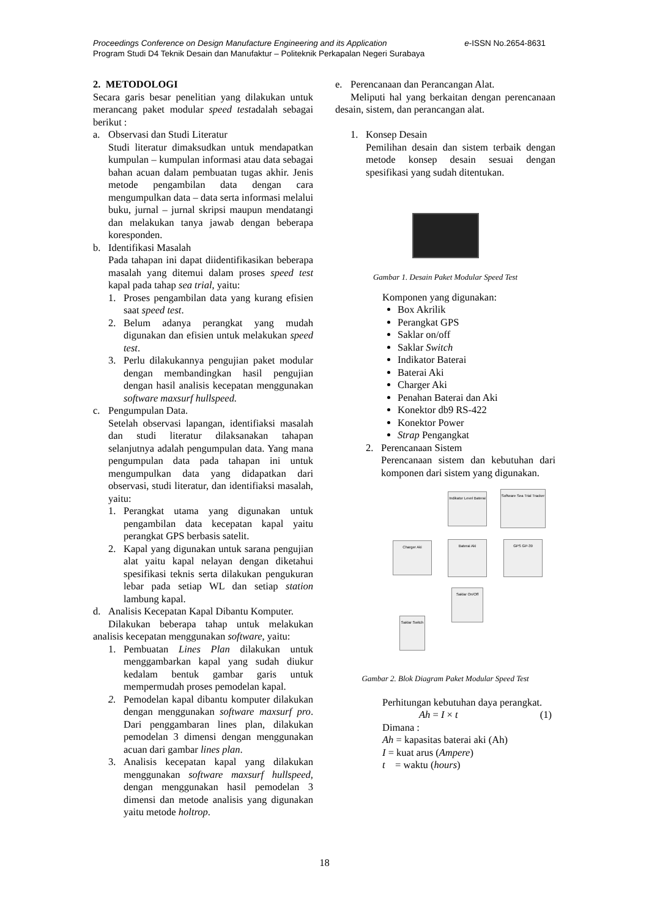e-ISSN No.2654-8631 Proceedings Conference on Design Manufacture Engineering and its Application
Program Studi D4 Teknik Desain dan Manufaktur – Politeknik Perkapalan Negeri Surabaya
2. METODOLOGI
Secara garis besar penelitian yang dilakukan untuk merancang paket modular speed testadalah sebagai berikut :
a. Observasi dan Studi Literatur
Studi literatur dimaksudkan untuk mendapatkan kumpulan – kumpulan informasi atau data sebagai bahan acuan dalam pembuatan tugas akhir. Jenis metode pengambilan data dengan cara mengumpulkan data – data serta informasi melalui buku, jurnal – jurnal skripsi maupun mendatangi dan melakukan tanya jawab dengan beberapa koresponden.
b. Identifikasi Masalah
Pada tahapan ini dapat diidentifikasikan beberapa masalah yang ditemui dalam proses speed test kapal pada tahap sea trial, yaitu:
1. Proses pengambilan data yang kurang efisien saat speed test.
2. Belum adanya perangkat yang mudah digunakan dan efisien untuk melakukan speed test.
3. Perlu dilakukannya pengujian paket modular dengan membandingkan hasil pengujian dengan hasil analisis kecepatan menggunakan software maxsurf hullspeed.
c. Pengumpulan Data.
Setelah observasi lapangan, identifiaksi masalah dan studi literatur dilaksanakan tahapan selanjutnya adalah pengumpulan data. Yang mana pengumpulan data pada tahapan ini untuk mengumpulkan data yang didapatkan dari observasi, studi literatur, dan identifiaksi masalah, yaitu:
1. Perangkat utama yang digunakan untuk pengambilan data kecepatan kapal yaitu perangkat GPS berbasis satelit.
2. Kapal yang digunakan untuk sarana pengujian alat yaitu kapal nelayan dengan diketahui spesifikasi teknis serta dilakukan pengukuran lebar pada setiap WL dan setiap station lambung kapal.
d. Analisis Kecepatan Kapal Dibantu Komputer.
Dilakukan beberapa tahap untuk melakukan analisis kecepatan menggunakan software, yaitu:
1. Pembuatan Lines Plan dilakukan untuk menggambarkan kapal yang sudah diukur kedalam bentuk gambar garis untuk mempermudah proses pemodelan kapal.
2. Pemodelan kapal dibantu komputer dilakukan dengan menggunakan software maxsurf pro. Dari penggambaran lines plan, dilakukan pemodelan 3 dimensi dengan menggunakan acuan dari gambar lines plan.
3. Analisis kecepatan kapal yang dilakukan menggunakan software maxsurf hullspeed, dengan menggunakan hasil pemodelan 3 dimensi dan metode analisis yang digunakan yaitu metode holtrop.
e. Perencanaan dan Perancangan Alat.
Meliputi hal yang berkaitan dengan perencanaan desain, sistem, dan perancangan alat.
1. Konsep Desain
Pemilihan desain dan sistem terbaik dengan metode konsep desain sesuai dengan spesifikasi yang sudah ditentukan.
Gambar 1. Desain Paket Modular Speed Test
Komponen yang digunakan:
Box Akrilik
Perangkat GPS
Saklar on/off
Saklar Switch
Indikator Baterai
Baterai Aki
Charger Aki
Penahan Baterai dan Aki
Konektor db9 RS-422
Konektor Power
Strap Pengangkat
2. Perencanaan Sistem
Perencanaan sistem dan kebutuhan dari komponen dari sistem yang digunakan.
Indikator Level Baterai
Software Sea Trial Tracker
Charger Aki Baterai Aki GPS GP-39
Saklar On/Off
Saklar Switch
Gambar 2. Blok Diagram Paket Modular Speed Test
Perhitungan kebutuhan daya perangkat.
Ah = I × t (1)
Dimana :
Ah = kapasitas baterai aki (Ah)
I = kuat arus (Ampere)
t = waktu (hours)
18